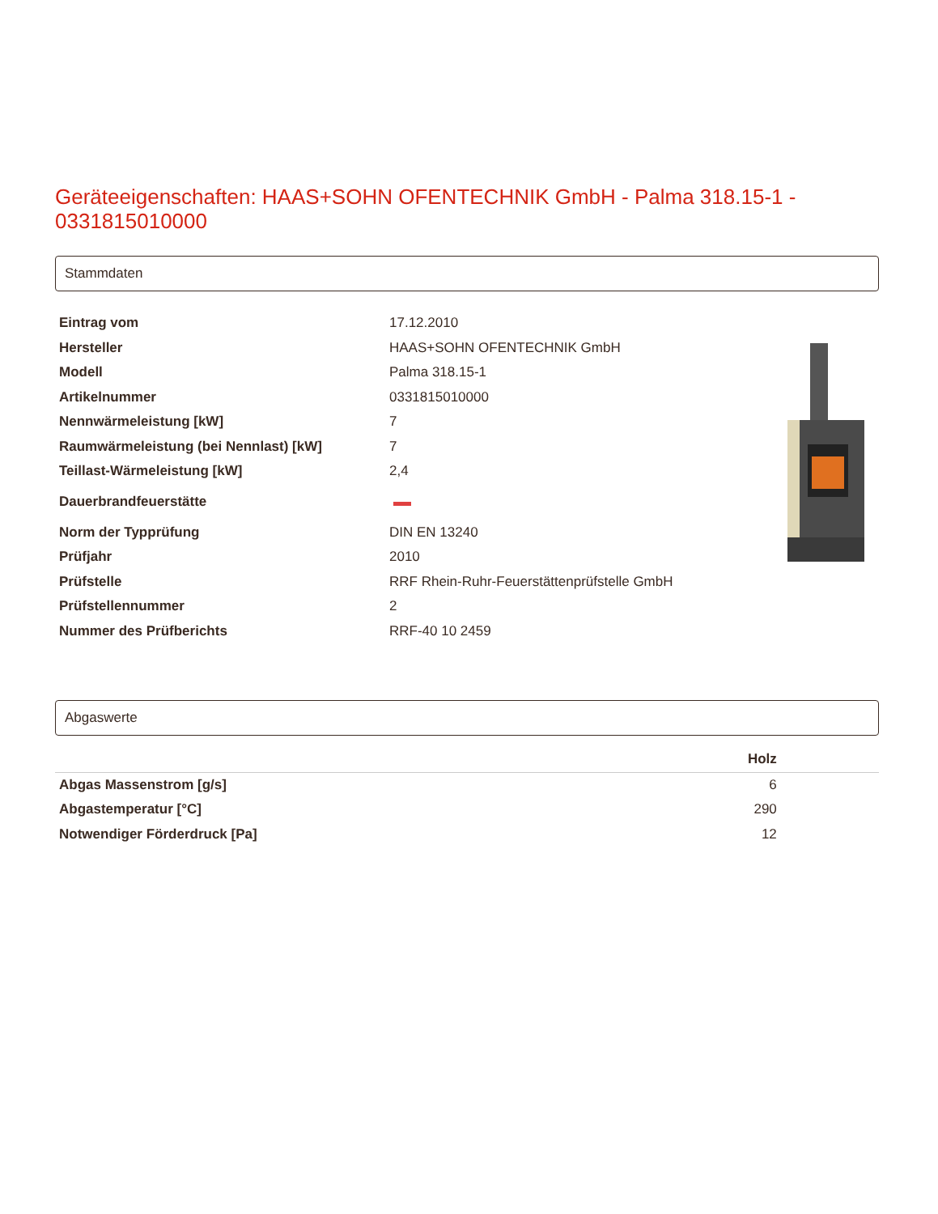Geräteeigenschaften: HAAS+SOHN OFENTECHNIK GmbH - Palma 318.15-1 - 0331815010000
Stammdaten
| Eintrag vom | 17.12.2010 |
| Hersteller | HAAS+SOHN OFENTECHNIK GmbH |
| Modell | Palma 318.15-1 |
| Artikelnummer | 0331815010000 |
| Nennwärmeleistung [kW] | 7 |
| Raumwärmeleistung (bei Nennlast) [kW] | 7 |
| Teillast-Wärmeleistung [kW] | 2,4 |
| Dauerbrandfeuerstätte | |
| Norm der Typprüfung | DIN EN 13240 |
| Prüfjahr | 2010 |
| Prüfstelle | RRF Rhein-Ruhr-Feuerstättenprüfstelle GmbH |
| Prüfstellennummer | 2 |
| Nummer des Prüfberichts | RRF-40 10 2459 |
Abgaswerte
| | Holz | |
| --- | --- | --- |
| Abgas Massenstrom [g/s] | 6 | |
| Abgastemperatur [°C] | 290 | |
| Notwendiger Förderdruck [Pa] | 12 | |